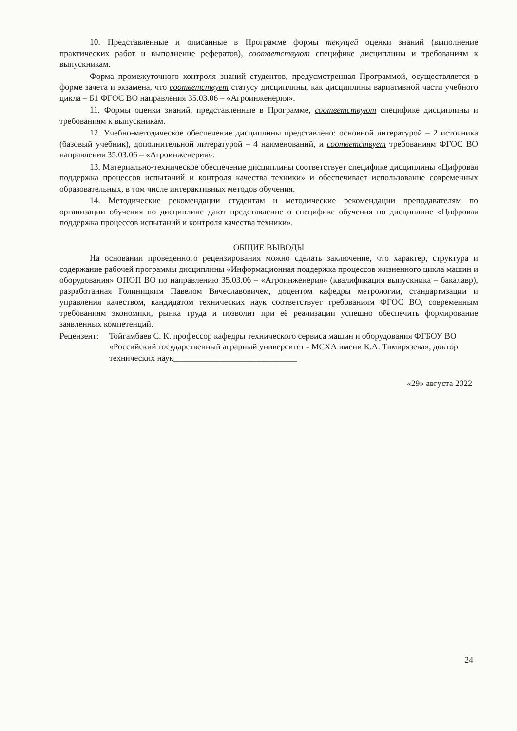10. Представленные и описанные в Программе формы текущей оценки знаний (выполнение практических работ и выполнение рефератов), соответствуют специфике дисциплины и требованиям к выпускникам.
Форма промежуточного контроля знаний студентов, предусмотренная Программой, осуществляется в форме зачета и экзамена, что соответствует статусу дисциплины, как дисциплины вариативной части учебного цикла – Б1 ФГОС ВО направления 35.03.06 – «Агроинженерия».
11. Формы оценки знаний, представленные в Программе, соответствуют специфике дисциплины и требованиям к выпускникам.
12. Учебно-методическое обеспечение дисциплины представлено: основной литературой – 2 источника (базовый учебник), дополнительной литературой – 4 наименований, и соответствует требованиям ФГОС ВО направления 35.03.06 – «Агроинженерия».
13. Материально-техническое обеспечение дисциплины соответствует специфике дисциплины «Цифровая поддержка процессов испытаний и контроля качества техники» и обеспечивает использование современных образовательных, в том числе интерактивных методов обучения.
14. Методические рекомендации студентам и методические рекомендации преподавателям по организации обучения по дисциплине дают представление о специфике обучения по дисциплине «Цифровая поддержка процессов испытаний и контроля качества техники».
ОБЩИЕ ВЫВОДЫ
На основании проведенного рецензирования можно сделать заключение, что характер, структура и содержание рабочей программы дисциплины «Информационная поддержка процессов жизненного цикла машин и оборудования» ОПОП ВО по направлению 35.03.06 – «Агроинженерия» (квалификация выпускника – бакалавр), разработанная Голиницким Павелом Вячеславовичем, доцентом кафедры метрологии, стандартизации и управления качеством, кандидатом технических наук соответствует требованиям ФГОС ВО, современным требованиям экономики, рынка труда и позволит при её реализации успешно обеспечить формирование заявленных компетенций.
Рецензент:
Тойгамбаев С. К. профессор кафедры технического сервиса машин и оборудования ФГБОУ ВО «Российский государственный аграрный университет - МСХА имени К.А. Тимирязева», доктор технических наук_____________________________
«29» августа 2022
24